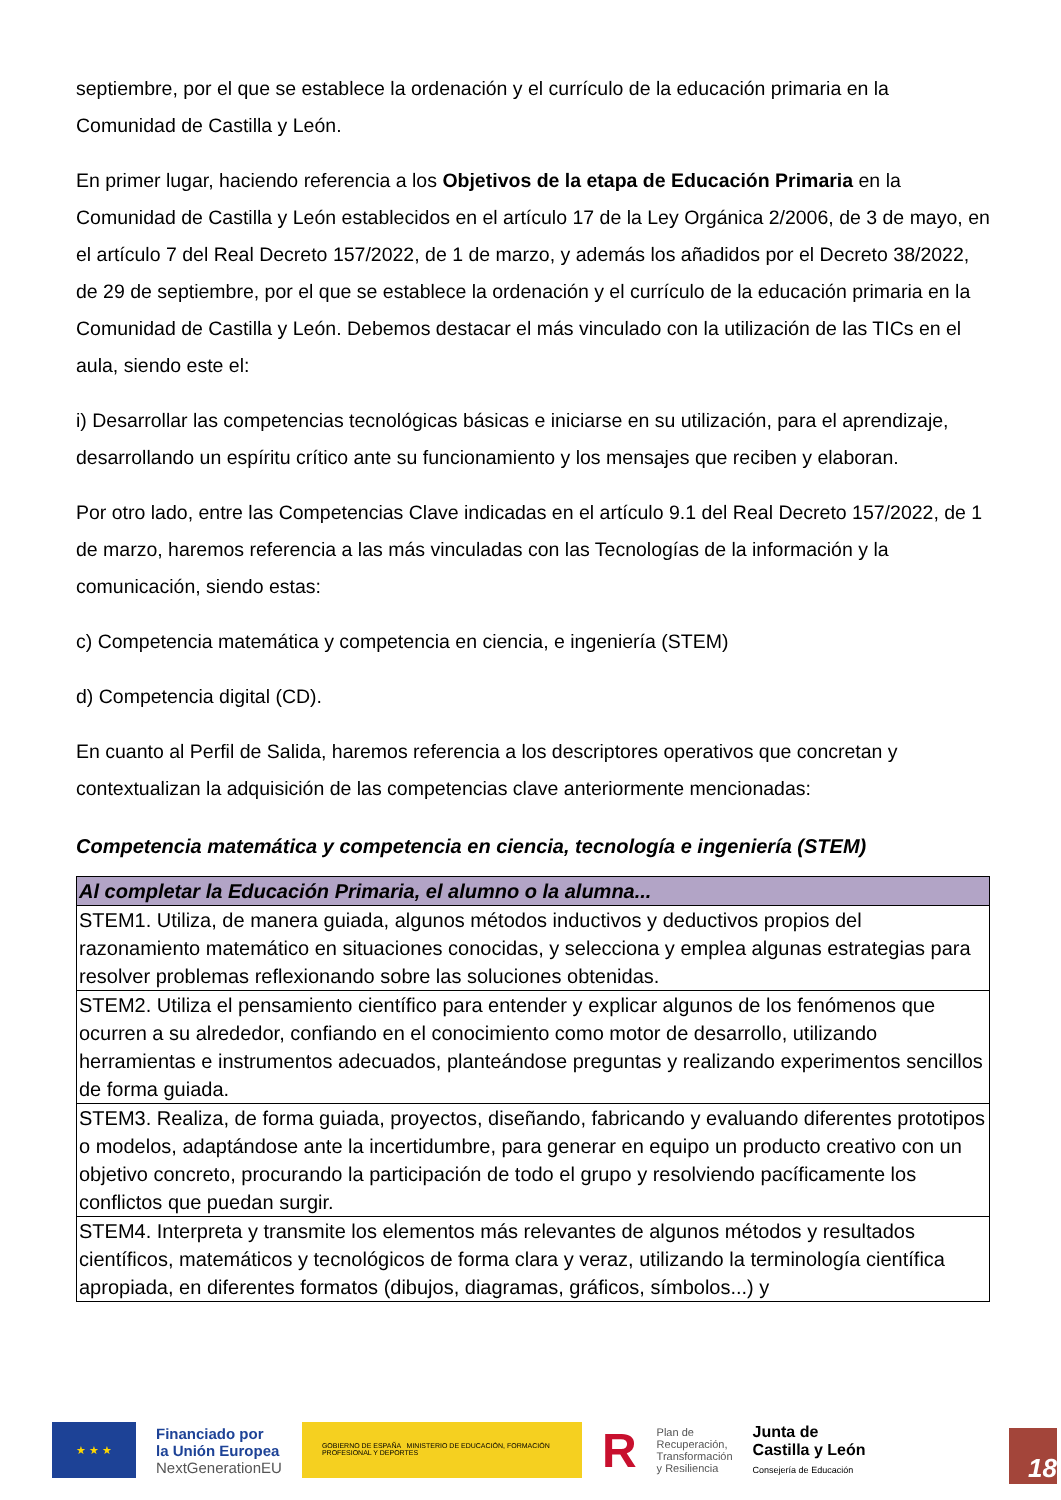septiembre, por el que se establece la ordenación y el currículo de la educación primaria en la Comunidad de Castilla y León.
En primer lugar, haciendo referencia a los Objetivos de la etapa de Educación Primaria en la Comunidad de Castilla y León establecidos en el artículo 17 de la Ley Orgánica 2/2006, de 3 de mayo, en el artículo 7 del Real Decreto 157/2022, de 1 de marzo, y además los añadidos por el Decreto 38/2022, de 29 de septiembre, por el que se establece la ordenación y el currículo de la educación primaria en la Comunidad de Castilla y León. Debemos destacar el más vinculado con la utilización de las TICs en el aula, siendo este el:
i) Desarrollar las competencias tecnológicas básicas e iniciarse en su utilización, para el aprendizaje, desarrollando un espíritu crítico ante su funcionamiento y los mensajes que reciben y elaboran.
Por otro lado, entre las Competencias Clave indicadas en el artículo 9.1 del Real Decreto 157/2022, de 1 de marzo, haremos referencia a las más vinculadas con las Tecnologías de la información y la comunicación, siendo estas:
c) Competencia matemática y competencia en ciencia, e ingeniería (STEM)
d) Competencia digital (CD).
En cuanto al Perfil de Salida, haremos referencia a los descriptores operativos que concretan y contextualizan la adquisición de las competencias clave anteriormente mencionadas:
Competencia matemática y competencia en ciencia, tecnología e ingeniería (STEM)
| Al completar la Educación Primaria, el alumno o la alumna... |
| --- |
| STEM1. Utiliza, de manera guiada, algunos métodos inductivos y deductivos propios del razonamiento matemático en situaciones conocidas, y selecciona y emplea algunas estrategias para resolver problemas reflexionando sobre las soluciones obtenidas. |
| STEM2. Utiliza el pensamiento científico para entender y explicar algunos de los fenómenos que ocurren a su alrededor, confiando en el conocimiento como motor de desarrollo, utilizando herramientas e instrumentos adecuados, planteándose preguntas y realizando experimentos sencillos de forma guiada. |
| STEM3. Realiza, de forma guiada, proyectos, diseñando, fabricando y evaluando diferentes prototipos o modelos, adaptándose ante la incertidumbre, para generar en equipo un producto creativo con un objetivo concreto, procurando la participación de todo el grupo y resolviendo pacíficamente los conflictos que puedan surgir. |
| STEM4. Interpreta y transmite los elementos más relevantes de algunos métodos y resultados científicos, matemáticos y tecnológicos de forma clara y veraz, utilizando la terminología científica apropiada, en diferentes formatos (dibujos, diagramas, gráficos, símbolos...) y |
★ ★ ★
Financiado por
la Unión Europea
NextGenerationEU
GOBIERNO DE ESPAÑA MINISTERIO DE EDUCACIÓN, FORMACIÓN PROFESIONAL Y DEPORTES
R
Plan de
Recuperación,
Transformación
y Resiliencia
Junta de
Castilla y León
Consejería de Educación
18